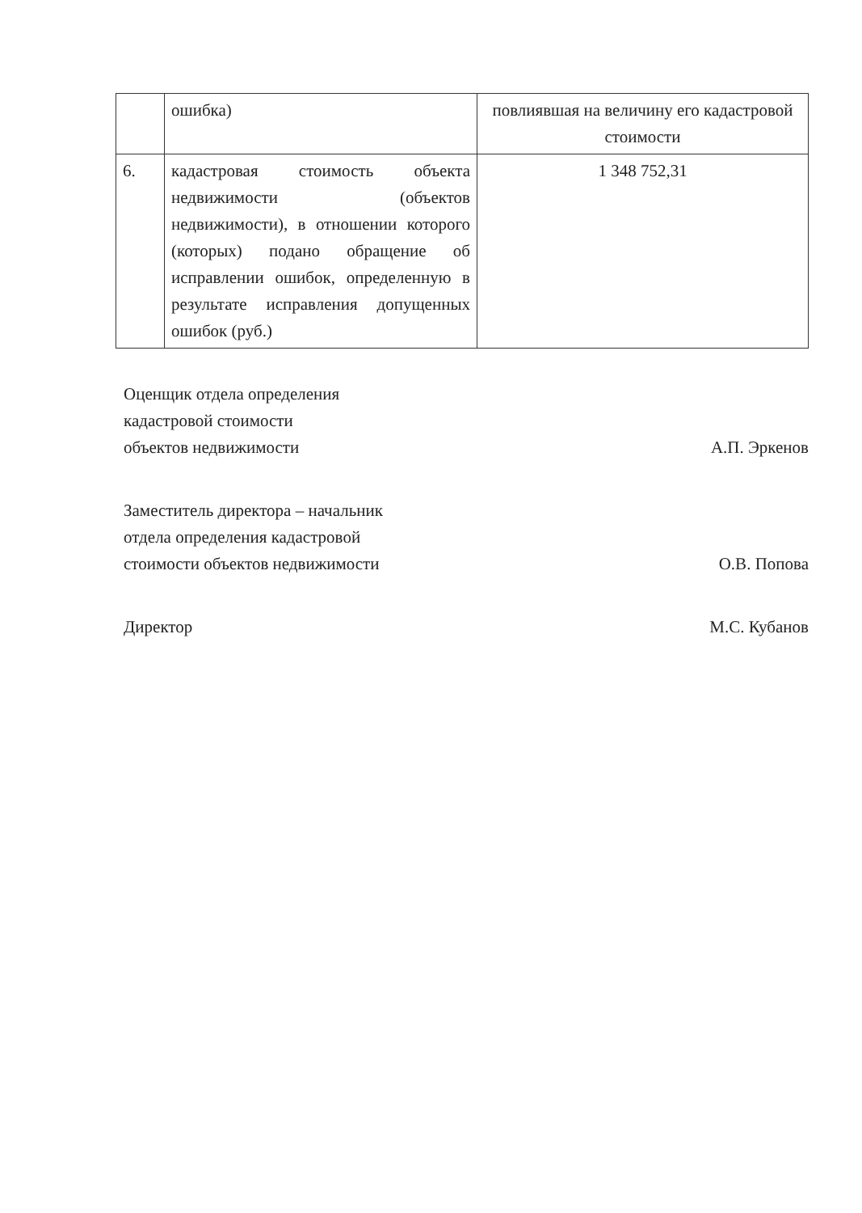| | ошибка) | повлиявшая на величину его кадастровой стоимости |
| 6. | кадастровая стоимость объекта недвижимости (объектов недвижимости), в отношении которого (которых) подано обращение об исправлении ошибок, определенную в результате исправления допущенных ошибок (руб.) | 1 348 752,31 |
Оценщик отдела определения
кадастровой стоимости
объектов недвижимости
А.П. Эркенов
Заместитель директора – начальник
отдела определения кадастровой
стоимости объектов недвижимости
О.В. Попова
Директор
М.С. Кубанов